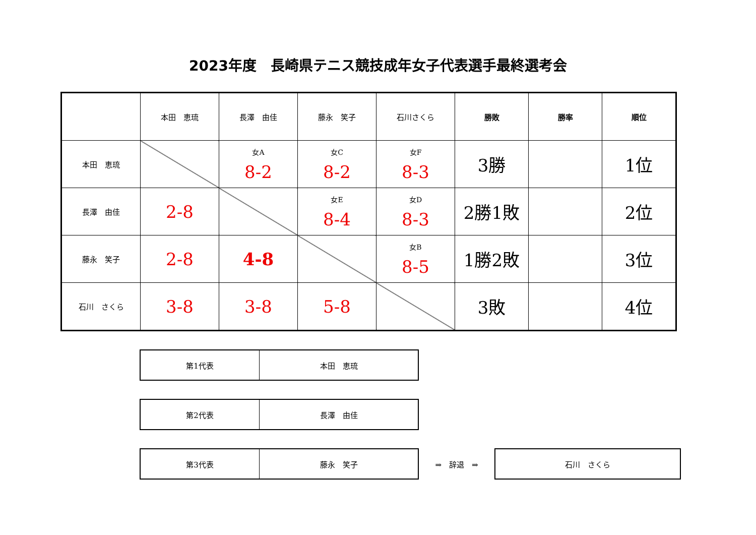2023年度　長崎県テニス競技成年女子代表選手最終選考会
| | 本田 恵琉 | 長澤 由佳 | 藤永 笑子 | 石川さくら | 勝敗 | 勝率 | 順位 |
| 本田 恵琉 | | 女A 8-2 | 女C 8-2 | 女F 8-3 | 3勝 | | 1位 |
| 長澤 由佳 | 2-8 | | 女E 8-4 | 女D 8-3 | 2勝1敗 | | 2位 |
| 藤永 笑子 | 2-8 | 4-8 | | 女B 8-5 | 1勝2敗 | | 3位 |
| 石川 さくら | 3-8 | 3-8 | 5-8 | | 3敗 | | 4位 |
| 第1代表 | 本田 恵琉 |
| 第2代表 | 長澤 由佳 |
| 第3代表 | 藤永 笑子 |
⇒　辞退　⇒
| 石川 さくら |